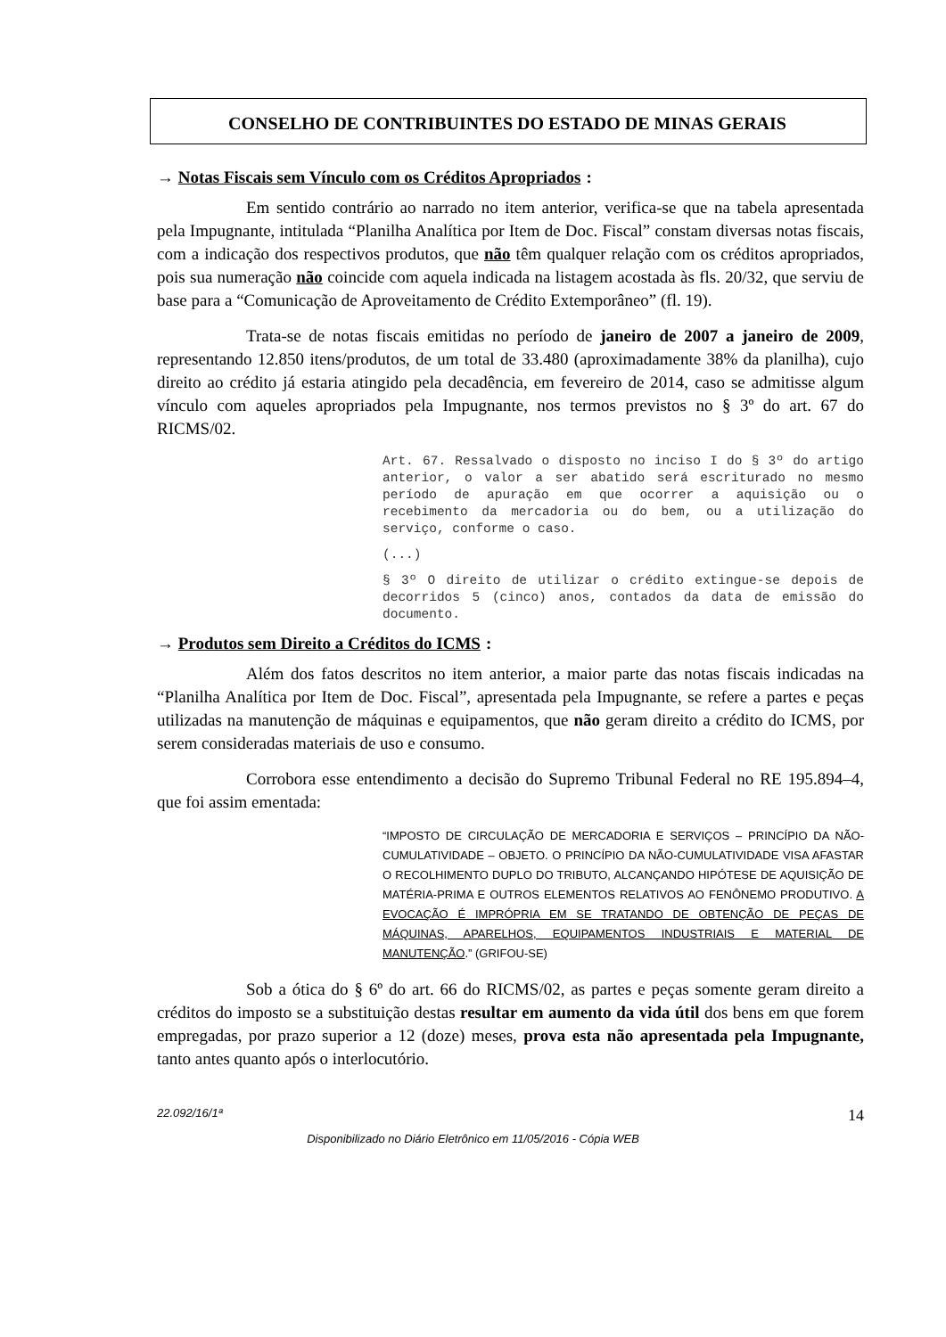CONSELHO DE CONTRIBUINTES DO ESTADO DE MINAS GERAIS
→ Notas Fiscais sem Vínculo com os Créditos Apropriados:
Em sentido contrário ao narrado no item anterior, verifica-se que na tabela apresentada pela Impugnante, intitulada “Planilha Analítica por Item de Doc. Fiscal” constam diversas notas fiscais, com a indicação dos respectivos produtos, que não têm qualquer relação com os créditos apropriados, pois sua numeração não coincide com aquela indicada na listagem acostada às fls. 20/32, que serviu de base para a “Comunicação de Aproveitamento de Crédito Extemporâneo” (fl. 19).
Trata-se de notas fiscais emitidas no período de janeiro de 2007 a janeiro de 2009, representando 12.850 itens/produtos, de um total de 33.480 (aproximadamente 38% da planilha), cujo direito ao crédito já estaria atingido pela decadência, em fevereiro de 2014, caso se admitisse algum vínculo com aqueles apropriados pela Impugnante, nos termos previstos no § 3º do art. 67 do RICMS/02.
Art. 67. Ressalvado o disposto no inciso I do § 3º do artigo anterior, o valor a ser abatido será escriturado no mesmo período de apuração em que ocorrer a aquisição ou o recebimento da mercadoria ou do bem, ou a utilização do serviço, conforme o caso.
(...)
§ 3º O direito de utilizar o crédito extingue-se depois de decorridos 5 (cinco) anos, contados da data de emissão do documento.
→ Produtos sem Direito a Créditos do ICMS:
Além dos fatos descritos no item anterior, a maior parte das notas fiscais indicadas na “Planilha Analítica por Item de Doc. Fiscal”, apresentada pela Impugnante, se refere a partes e peças utilizadas na manutenção de máquinas e equipamentos, que não geram direito a crédito do ICMS, por serem consideradas materiais de uso e consumo.
Corrobora esse entendimento a decisão do Supremo Tribunal Federal no RE 195.894–4, que foi assim ementada:
“IMPOSTO DE CIRCULAÇÃO DE MERCADORIA E SERVIÇOS – PRINCÍPIO DA NÃO-CUMULATIVIDADE – OBJETO. O PRINCÍPIO DA NÃO-CUMULATIVIDADE VISA AFASTAR O RECOLHIMENTO DUPLO DO TRIBUTO, ALCANÇANDO HIPÓTESE DE AQUISIÇÃO DE MATÉRIA-PRIMA E OUTROS ELEMENTOS RELATIVOS AO FENÔNEMO PRODUTIVO. A EVOCAÇÃO É IMPRÓPRIA EM SE TRATANDO DE OBTENÇÃO DE PEÇAS DE MÁQUINAS, APARELHOS, EQUIPAMENTOS INDUSTRIAIS E MATERIAL DE MANUTENÇÃO.” (GRIFOU-SE)
Sob a ótica do § 6º do art. 66 do RICMS/02, as partes e peças somente geram direito a créditos do imposto se a substituição destas resultar em aumento da vida útil dos bens em que forem empregadas, por prazo superior a 12 (doze) meses, prova esta não apresentada pela Impugnante, tanto antes quanto após o interlocutório.
22.092/16/1ª 14
Disponibilizado no Diário Eletrônico em 11/05/2016 - Cópia WEB